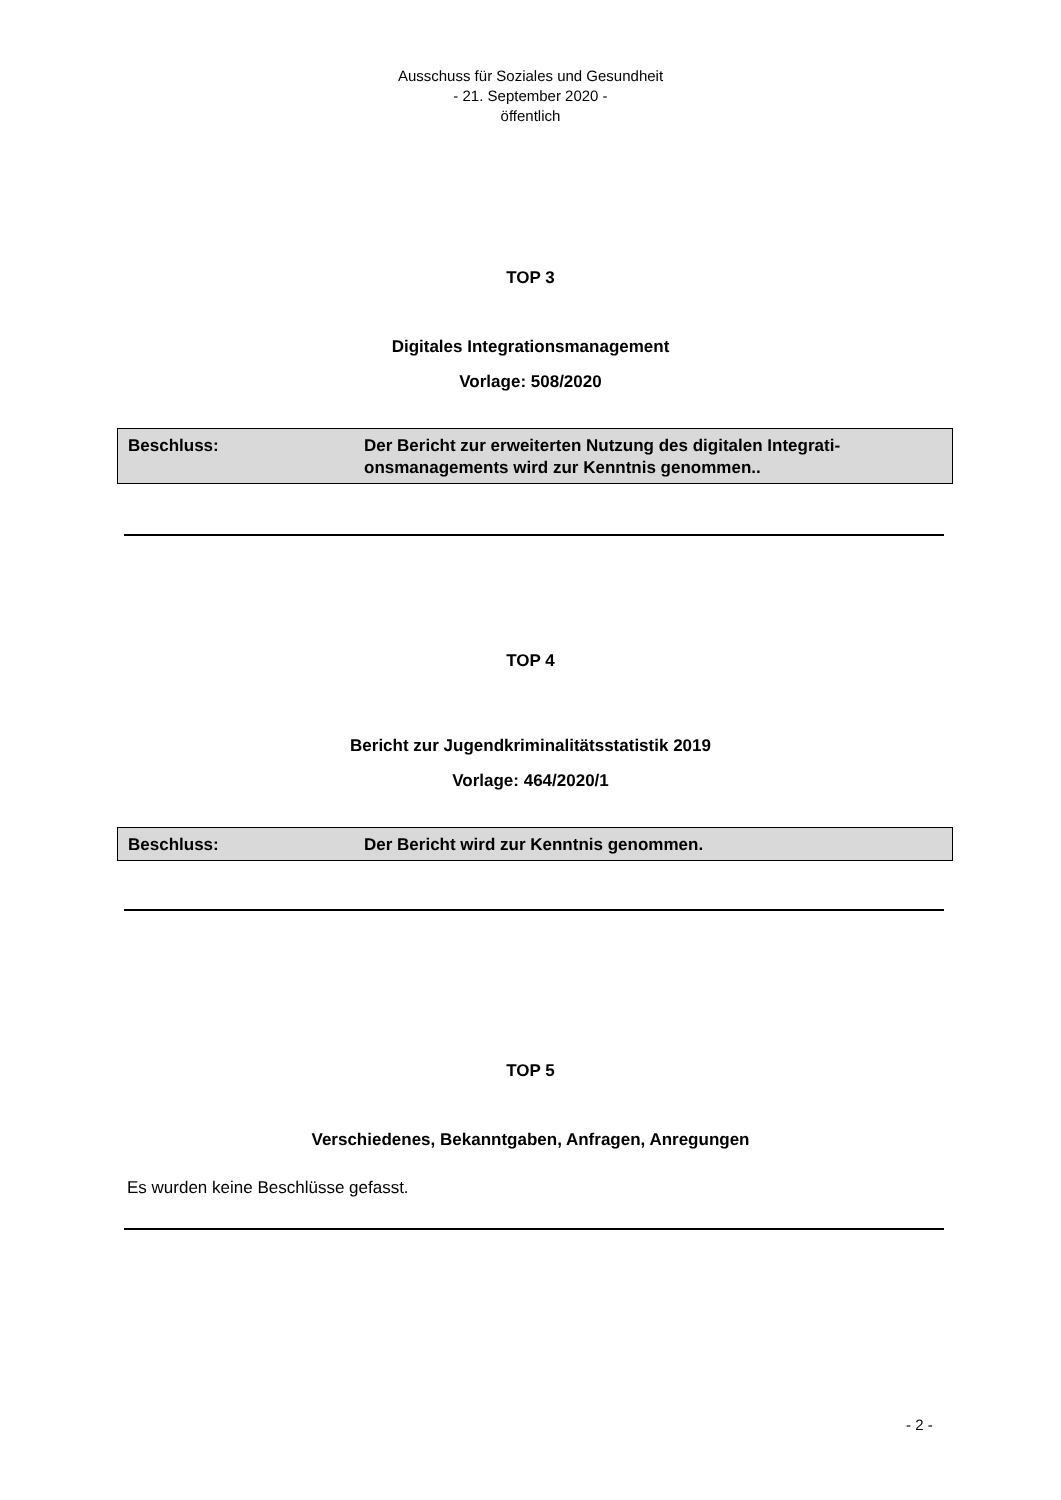Ausschuss für Soziales und Gesundheit
- 21. September 2020 -
öffentlich
TOP 3
Digitales Integrationsmanagement
Vorlage: 508/2020
| Beschluss: | Der Bericht zur erweiterten Nutzung des digitalen Integrati-onsmanagements wird zur Kenntnis genommen.. |
TOP 4
Bericht zur Jugendkriminalitätsstatistik 2019
Vorlage: 464/2020/1
| Beschluss: | Der Bericht wird zur Kenntnis genommen. |
TOP 5
Verschiedenes, Bekanntgaben, Anfragen, Anregungen
Es wurden keine Beschlüsse gefasst.
- 2 -